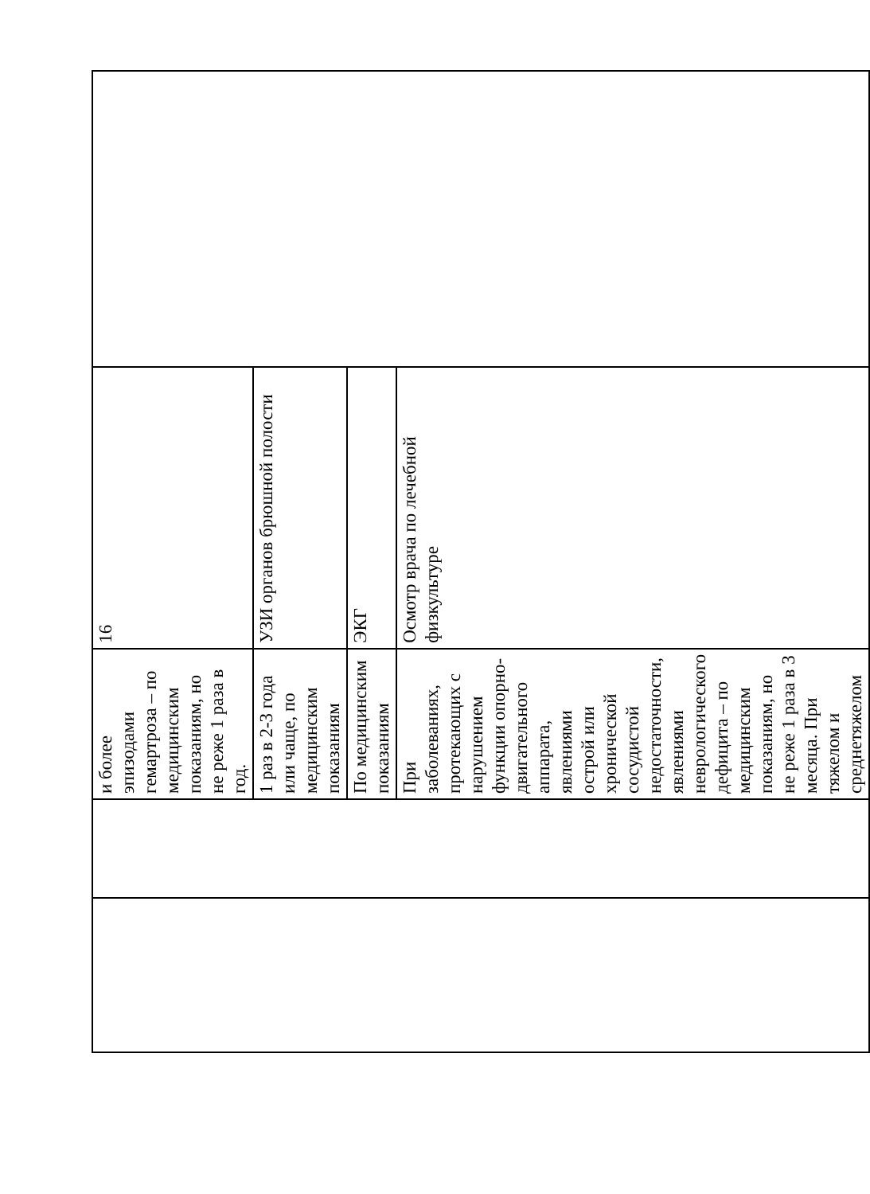| | | и более эпизодами гемартроза – по медицинским показаниям, но не реже 1 раза в год. | 16 | |
| | | 1 раз в 2-3 года или чаще, по медицинским показаниям | УЗИ органов брюшной полости | |
| | | По медицинским показаниям | ЭКГ | |
| | | При заболеваниях, протекающих с нарушением функции опорно-двигательного аппарата, явлениями острой или хронической сосудистой недостаточности, явлениями неврологического дефицита – по медицинским показаниям, но не реже 1 раза в 3 месяца. При тяжелом и среднетяжелом | Осмотр врача по лечебной физкультуре | |